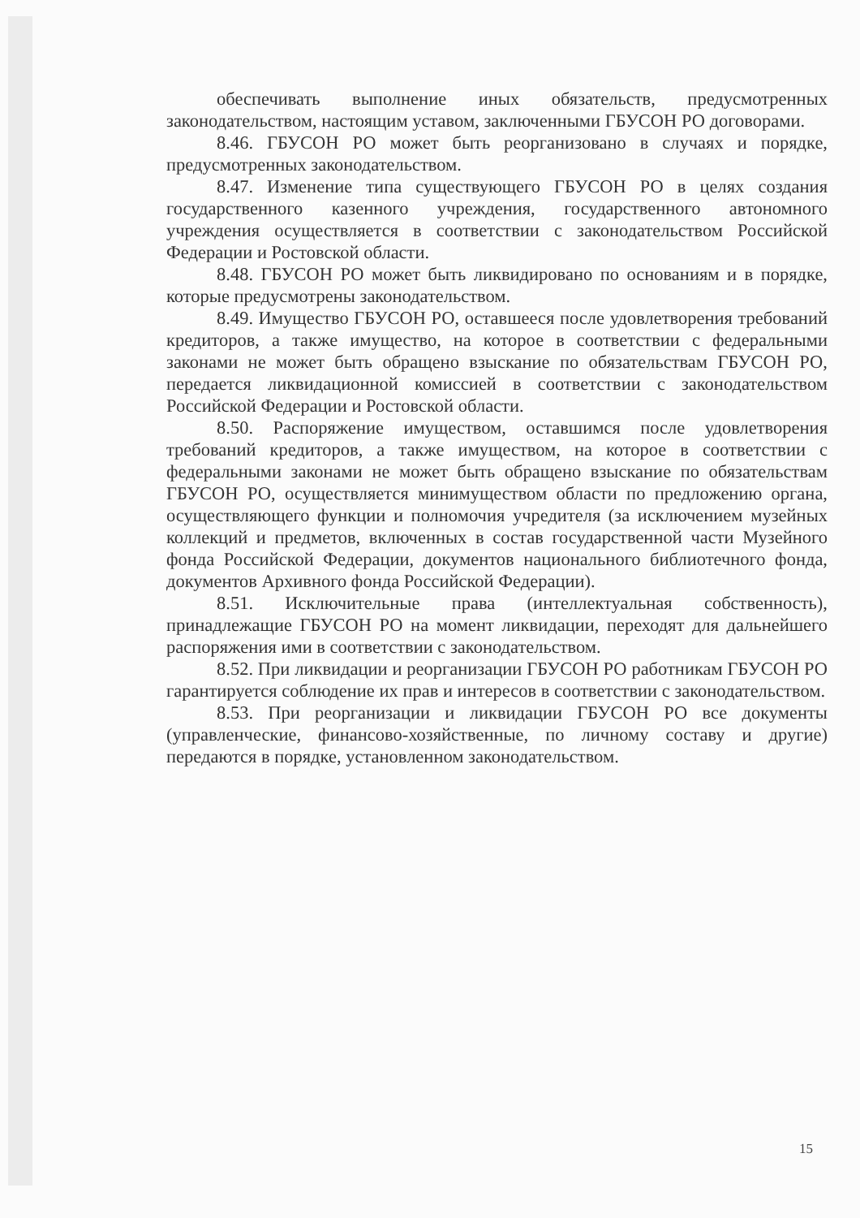обеспечивать выполнение иных обязательств, предусмотренных законодательством, настоящим уставом, заключенными ГБУСОН РО договорами.
8.46. ГБУСОН РО может быть реорганизовано в случаях и порядке, предусмотренных законодательством.
8.47. Изменение типа существующего ГБУСОН РО в целях создания государственного казенного учреждения, государственного автономного учреждения осуществляется в соответствии с законодательством Российской Федерации и Ростовской области.
8.48. ГБУСОН РО может быть ликвидировано по основаниям и в порядке, которые предусмотрены законодательством.
8.49. Имущество ГБУСОН РО, оставшееся после удовлетворения требований кредиторов, а также имущество, на которое в соответствии с федеральными законами не может быть обращено взыскание по обязательствам ГБУСОН РО, передается ликвидационной комиссией в соответствии с законодательством Российской Федерации и Ростовской области.
8.50. Распоряжение имуществом, оставшимся после удовлетворения требований кредиторов, а также имуществом, на которое в соответствии с федеральными законами не может быть обращено взыскание по обязательствам ГБУСОН РО, осуществляется минимуществом области по предложению органа, осуществляющего функции и полномочия учредителя (за исключением музейных коллекций и предметов, включенных в состав государственной части Музейного фонда Российской Федерации, документов национального библиотечного фонда, документов Архивного фонда Российской Федерации).
8.51. Исключительные права (интеллектуальная собственность), принадлежащие ГБУСОН РО на момент ликвидации, переходят для дальнейшего распоряжения ими в соответствии с законодательством.
8.52. При ликвидации и реорганизации ГБУСОН РО работникам ГБУСОН РО гарантируется соблюдение их прав и интересов в соответствии с законодательством.
8.53. При реорганизации и ликвидации ГБУСОН РО все документы (управленческие, финансово-хозяйственные, по личному составу и другие) передаются в порядке, установленном законодательством.
15